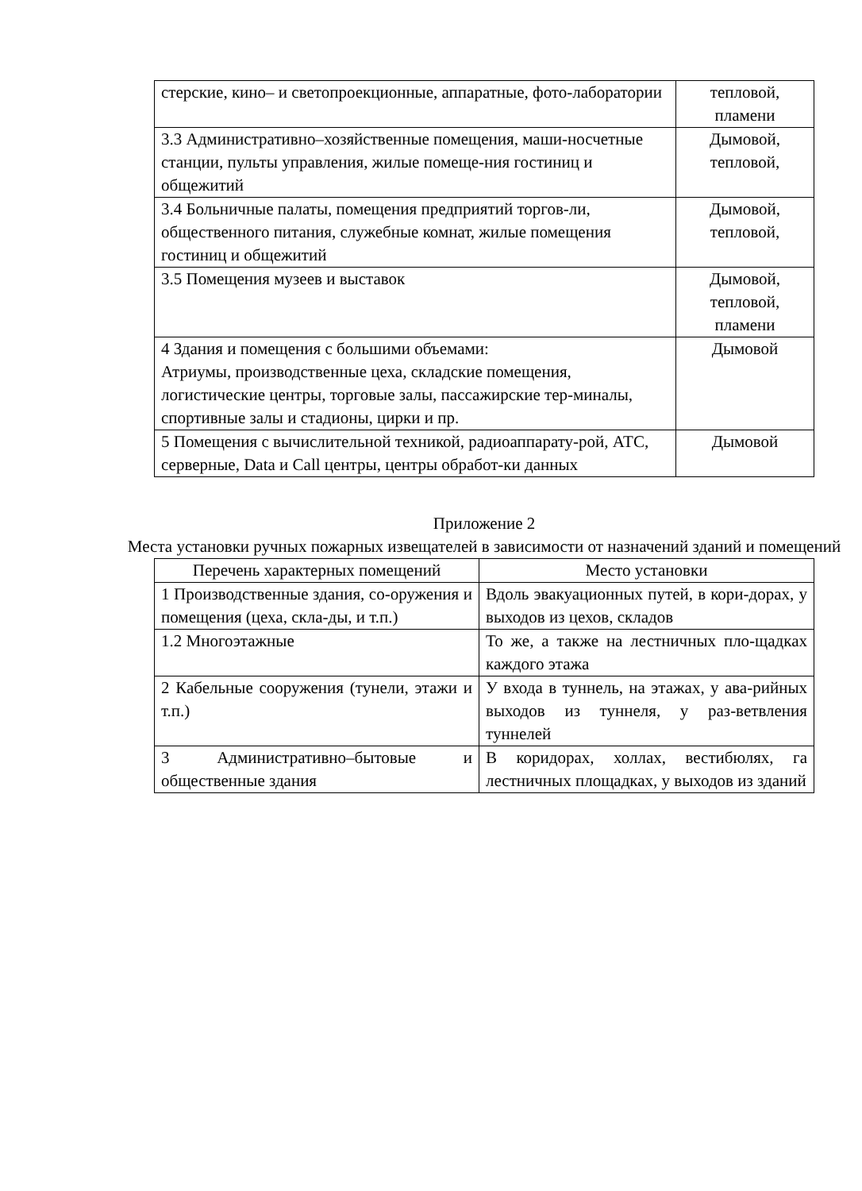| стерские, кино– и светопроекционные, аппаратные, фото-лаборатории | тепловой, пламени |
| 3.3 Административно–хозяйственные помещения, маши-носчетные станции, пульты управления, жилые помеще-ния гостиниц и общежитий | Дымовой, тепловой, |
| 3.4 Больничные палаты, помещения предприятий торгов-ли, общественного питания, служебные комнат, жилые помещения гостиниц и общежитий | Дымовой, тепловой, |
| 3.5 Помещения музеев и выставок | Дымовой, тепловой, пламени |
| 4 Здания и помещения с большими объемами: Атриумы, производственные цеха, складские помещения, логистические центры, торговые залы, пассажирские тер-миналы, спортивные залы и стадионы, цирки и пр. | Дымовой |
| 5 Помещения с вычислительной техникой, радиоаппарату-рой, АТС, серверные, Data и Call центры, центры обработ-ки данных | Дымовой |
Приложение 2
Места установки ручных пожарных извещателей в зависимости от назначений зданий и помещений
| Перечень характерных помещений | Место установки |
| --- | --- |
| 1 Производственные здания, со-оружения и помещения (цеха, скла-ды, и т.п.) | Вдоль эвакуационных путей, в кори-дорах, у выходов из цехов, складов |
| 1.2 Многоэтажные | То же, а также на лестничных пло-щадках каждого этажа |
| 2 Кабельные сооружения (тунели, этажи и т.п.) | У входа в туннель, на этажах, у ава-рийных выходов из туннеля, у раз-ветвления туннелей |
| 3 Административно–бытовые и общественные здания | В коридорах, холлах, вестибюлях, га лестничных площадках, у выходов из зданий |